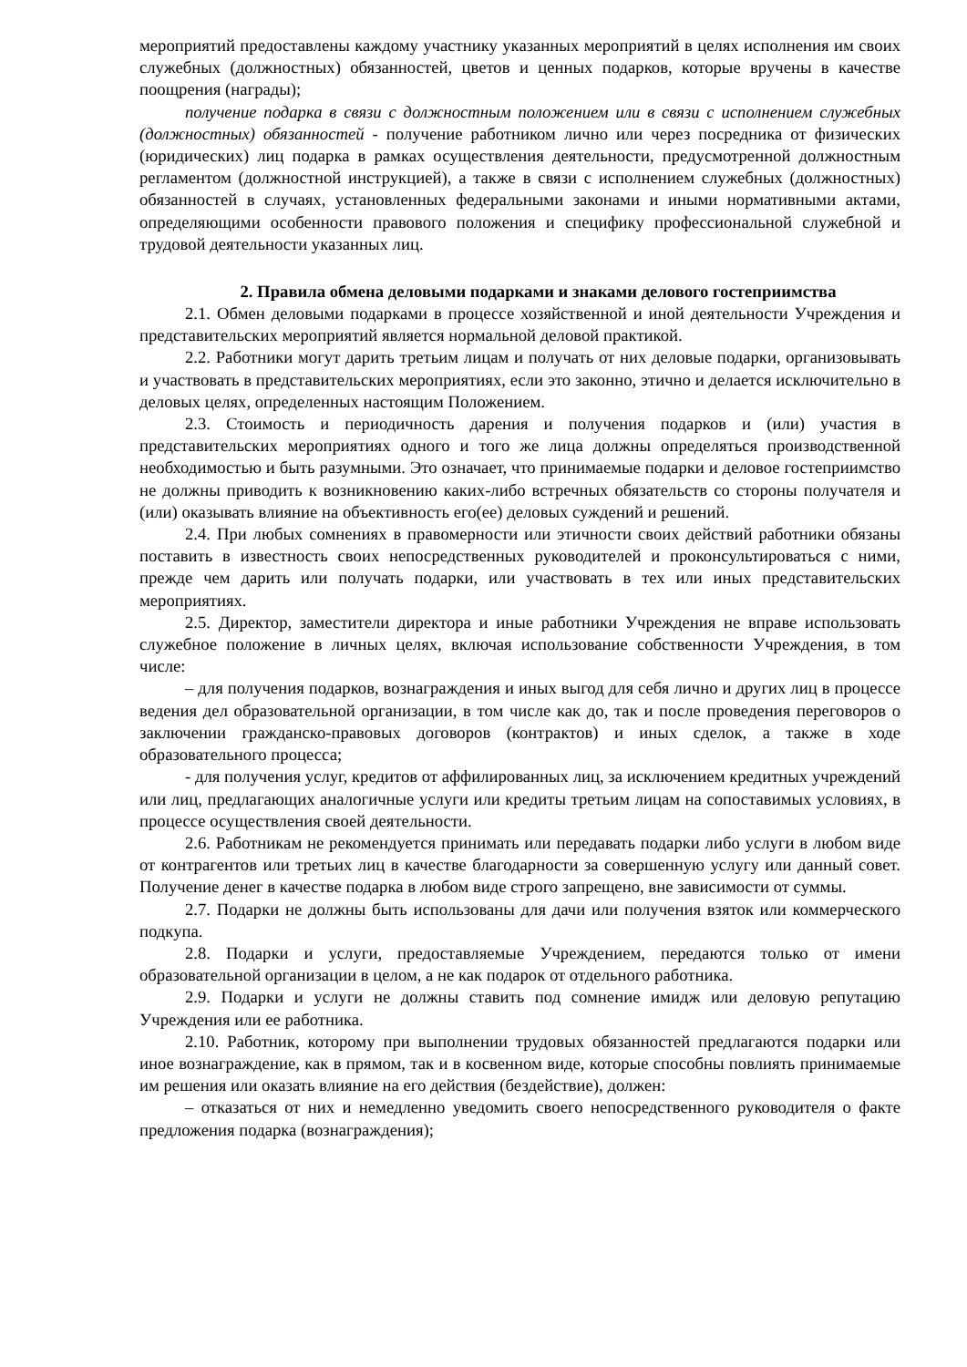мероприятий предоставлены каждому участнику указанных мероприятий в целях исполнения им своих служебных (должностных) обязанностей, цветов и ценных подарков, которые вручены в качестве поощрения (награды);
получение подарка в связи с должностным положением или в связи с исполнением служебных (должностных) обязанностей - получение работником лично или через посредника от физических (юридических) лиц подарка в рамках осуществления деятельности, предусмотренной должностным регламентом (должностной инструкцией), а также в связи с исполнением служебных (должностных) обязанностей в случаях, установленных федеральными законами и иными нормативными актами, определяющими особенности правового положения и специфику профессиональной служебной и трудовой деятельности указанных лиц.
2. Правила обмена деловыми подарками и знаками делового гостеприимства
2.1. Обмен деловыми подарками в процессе хозяйственной и иной деятельности Учреждения и представительских мероприятий является нормальной деловой практикой.
2.2. Работники могут дарить третьим лицам и получать от них деловые подарки, организовывать и участвовать в представительских мероприятиях, если это законно, этично и делается исключительно в деловых целях, определенных настоящим Положением.
2.3. Стоимость и периодичность дарения и получения подарков и (или) участия в представительских мероприятиях одного и того же лица должны определяться производственной необходимостью и быть разумными. Это означает, что принимаемые подарки и деловое гостеприимство не должны приводить к возникновению каких-либо встречных обязательств со стороны получателя и (или) оказывать влияние на объективность его(ее) деловых суждений и решений.
2.4. При любых сомнениях в правомерности или этичности своих действий работники обязаны поставить в известность своих непосредственных руководителей и проконсультироваться с ними, прежде чем дарить или получать подарки, или участвовать в тех или иных представительских мероприятиях.
2.5. Директор, заместители директора и иные работники Учреждения не вправе использовать служебное положение в личных целях, включая использование собственности Учреждения, в том числе:
– для получения подарков, вознаграждения и иных выгод для себя лично и других лиц в процессе ведения дел образовательной организации, в том числе как до, так и после проведения переговоров о заключении гражданско-правовых договоров (контрактов) и иных сделок, а также в ходе образовательного процесса;
- для получения услуг, кредитов от аффилированных лиц, за исключением кредитных учреждений или лиц, предлагающих аналогичные услуги или кредиты третьим лицам на сопоставимых условиях, в процессе осуществления своей деятельности.
2.6. Работникам не рекомендуется принимать или передавать подарки либо услуги в любом виде от контрагентов или третьих лиц в качестве благодарности за совершенную услугу или данный совет. Получение денег в качестве подарка в любом виде строго запрещено, вне зависимости от суммы.
2.7. Подарки не должны быть использованы для дачи или получения взяток или коммерческого подкупа.
2.8. Подарки и услуги, предоставляемые Учреждением, передаются только от имени образовательной организации в целом, а не как подарок от отдельного работника.
2.9. Подарки и услуги не должны ставить под сомнение имидж или деловую репутацию Учреждения или ее работника.
2.10. Работник, которому при выполнении трудовых обязанностей предлагаются подарки или иное вознаграждение, как в прямом, так и в косвенном виде, которые способны повлиять принимаемые им решения или оказать влияние на его действия (бездействие), должен:
– отказаться от них и немедленно уведомить своего непосредственного руководителя о факте предложения подарка (вознаграждения);